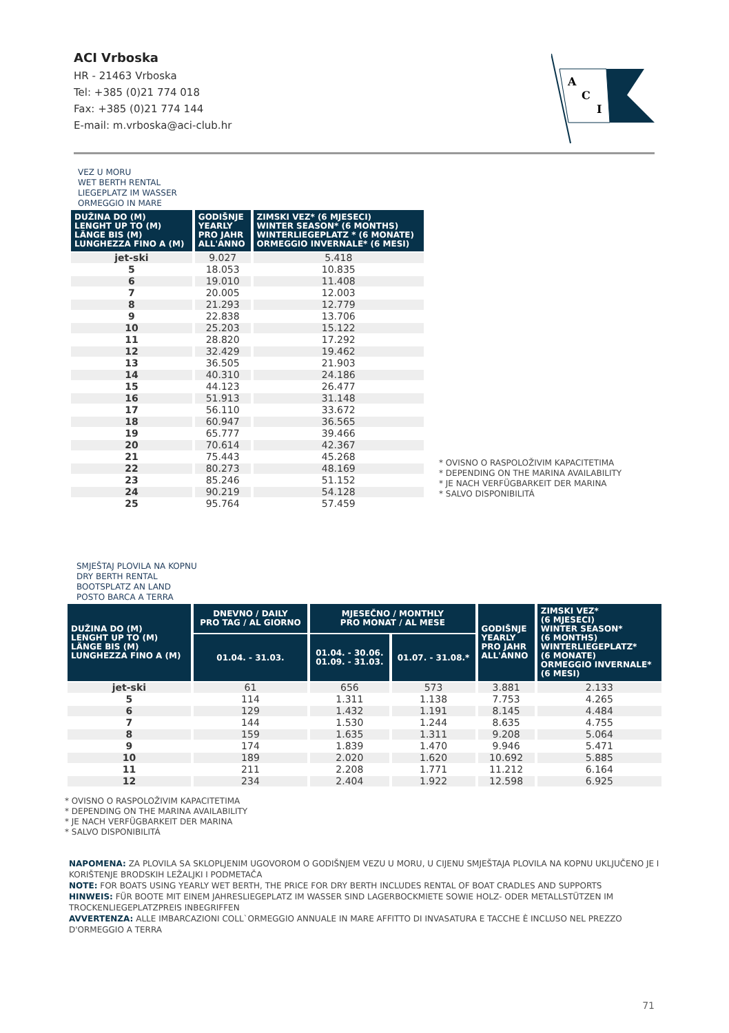ACI Vrboska
HR - 21463 Vrboska
Tel: +385 (0)21 774 018
Fax: +385 (0)21 774 144
E-mail: m.vrboska@aci-club.hr
A
C
I
VEZ U MORU
WET BERTH RENTAL
LIEGEPLATZ IM WASSER
ORMEGGIO IN MARE
| DUŽINA DO (M) LENGHT UP TO (M) LÄNGE BIS (M) LUNGHEZZA FINO A (M) | GODIŠNJE YEARLY PRO JAHR ALL'ANNO | ZIMSKI VEZ* (6 MJESECI) WINTER SEASON* (6 MONTHS) WINTERLIEGEPLATZ * (6 MONATE) ORMEGGIO INVERNALE* (6 MESI) |
| --- | --- | --- |
| jet-ski | 9.027 | 5.418 |
| 5 | 18.053 | 10.835 |
| 6 | 19.010 | 11.408 |
| 7 | 20.005 | 12.003 |
| 8 | 21.293 | 12.779 |
| 9 | 22.838 | 13.706 |
| 10 | 25.203 | 15.122 |
| 11 | 28.820 | 17.292 |
| 12 | 32.429 | 19.462 |
| 13 | 36.505 | 21.903 |
| 14 | 40.310 | 24.186 |
| 15 | 44.123 | 26.477 |
| 16 | 51.913 | 31.148 |
| 17 | 56.110 | 33.672 |
| 18 | 60.947 | 36.565 |
| 19 | 65.777 | 39.466 |
| 20 | 70.614 | 42.367 |
| 21 | 75.443 | 45.268 |
| 22 | 80.273 | 48.169 |
| 23 | 85.246 | 51.152 |
| 24 | 90.219 | 54.128 |
| 25 | 95.764 | 57.459 |
* OVISNO O RASPOLOŽIVIM KAPACITETIMA
* DEPENDING ON THE MARINA AVAILABILITY
* JE NACH VERFÜGBARKEIT DER MARINA
* SALVO DISPONIBILITÁ
SMJEŠTAJ PLOVILA NA KOPNU
DRY BERTH RENTAL
BOOTSPLATZ AN LAND
POSTO BARCA A TERRA
| DUŽINA DO (M) LENGHT UP TO (M) LÄNGE BIS (M) LUNGHEZZA FINO A (M) | DNEVNO / DAILY PRO TAG / AL GIORNO | MJESEČNO / MONTHLY PRO MONAT / AL MESE | | GODIŠNJE YEARLY PRO JAHR ALL'ANNO | ZIMSKI VEZ* (6 MJESECI) WINTER SEASON* (6 MONTHS) WINTERLIEGEPLATZ* (6 MONATE) ORMEGGIO INVERNALE* (6 MESI) |
| --- | --- | --- | --- | --- | --- |
| | 01.04. - 31.03. | 01.04. - 30.06. 01.09. - 31.03. | 01.07. - 31.08.* | | |
| jet-ski | 61 | 656 | 573 | 3.881 | 2.133 |
| 5 | 114 | 1.311 | 1.138 | 7.753 | 4.265 |
| 6 | 129 | 1.432 | 1.191 | 8.145 | 4.484 |
| 7 | 144 | 1.530 | 1.244 | 8.635 | 4.755 |
| 8 | 159 | 1.635 | 1.311 | 9.208 | 5.064 |
| 9 | 174 | 1.839 | 1.470 | 9.946 | 5.471 |
| 10 | 189 | 2.020 | 1.620 | 10.692 | 5.885 |
| 11 | 211 | 2.208 | 1.771 | 11.212 | 6.164 |
| 12 | 234 | 2.404 | 1.922 | 12.598 | 6.925 |
* OVISNO O RASPOLOŽIVIM KAPACITETIMA
* DEPENDING ON THE MARINA AVAILABILITY
* JE NACH VERFÜGBARKEIT DER MARINA
* SALVO DISPONIBILITÁ
NAPOMENA: ZA PLOVILA SA SKLOPLJENIM UGOVOROM O GODIŠNJEM VEZU U MORU, U CIJENU SMJEŠTAJA PLOVILA NA KOPNU UKLJUČENO JE I KORIŠTENJE BRODSKIH LEŽALJKI I PODMETAČA
NOTE: FOR BOATS USING YEARLY WET BERTH, THE PRICE FOR DRY BERTH INCLUDES RENTAL OF BOAT CRADLES AND SUPPORTS
HINWEIS: FÜR BOOTE MIT EINEM JAHRESLIEGEPLATZ IM WASSER SIND LAGERBOCKMIETE SOWIE HOLZ- ODER METALLSTÜTZEN IM TROCKENLIEGEPLATZPREIS INBEGRIFFEN
AVVERTENZA: ALLE IMBARCAZIONI COLL`ORMEGGIO ANNUALE IN MARE AFFITTO DI INVASATURA E TACCHE È INCLUSO NEL PREZZO D'ORMEGGIO A TERRA
71